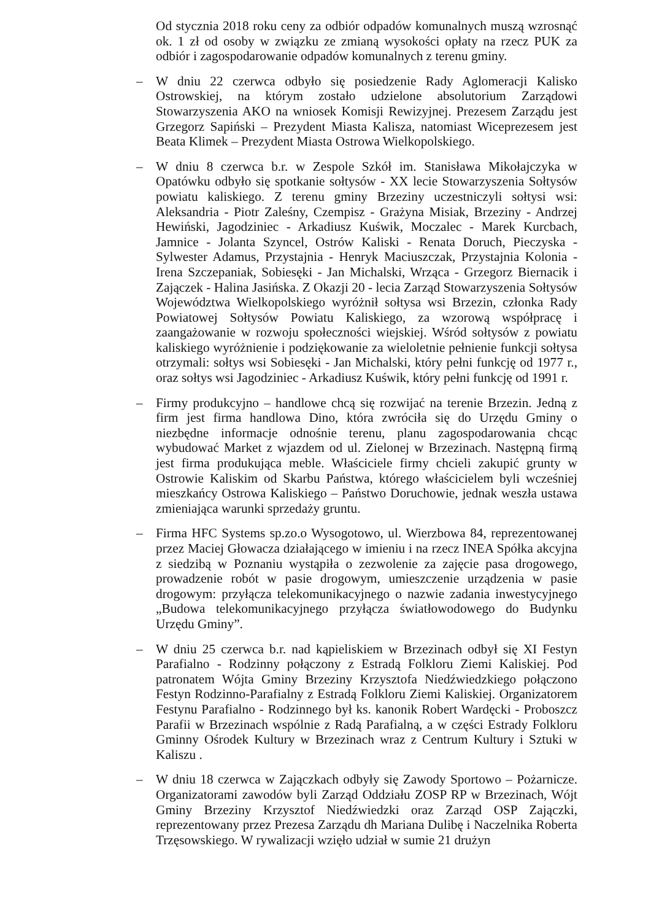Od stycznia 2018 roku ceny za odbiór odpadów komunalnych muszą wzrosnąć ok. 1 zł od osoby w związku ze zmianą wysokości opłaty na rzecz PUK za odbiór i zagospodarowanie odpadów komunalnych z terenu gminy.
– W dniu 22 czerwca odbyło się posiedzenie Rady Aglomeracji Kalisko Ostrowskiej, na którym zostało udzielone absolutorium Zarządowi Stowarzyszenia AKO na wniosek Komisji Rewizyjnej. Prezesem Zarządu jest Grzegorz Sapiński – Prezydent Miasta Kalisza, natomiast Wiceprezesem jest Beata Klimek – Prezydent Miasta Ostrowa Wielkopolskiego.
– W dniu 8 czerwca b.r. w Zespole Szkół im. Stanisława Mikołajczyka w Opatówku odbyło się spotkanie sołtysów - XX lecie Stowarzyszenia Sołtysów powiatu kaliskiego. Z terenu gminy Brzeziny uczestniczyli sołtysi wsi: Aleksandria - Piotr Zaleśny, Czempisz - Grażyna Misiak, Brzeziny - Andrzej Hewiński, Jagodziniec - Arkadiusz Kuświk, Moczalec - Marek Kurcbach, Jamnice - Jolanta Szyncel, Ostrów Kaliski - Renata Doruch, Pieczyska - Sylwester Adamus, Przystajnia - Henryk Maciuszczak, Przystajnia Kolonia - Irena Szczepaniak, Sobiesęki - Jan Michalski, Wrząca - Grzegorz Biernacik i Zajączek - Halina Jasińska. Z Okazji 20 - lecia Zarząd Stowarzyszenia Sołtysów Województwa Wielkopolskiego wyróżnił sołtysa wsi Brzezin, członka Rady Powiatowej Sołtysów Powiatu Kaliskiego, za wzorową współpracę i zaangażowanie w rozwoju społeczności wiejskiej. Wśród sołtysów z powiatu kaliskiego wyróżnienie i podziękowanie za wieloletnie pełnienie funkcji sołtysa otrzymali: sołtys wsi Sobiesęki - Jan Michalski, który pełni funkcję od 1977 r., oraz sołtys wsi Jagodziniec - Arkadiusz Kuświk, który pełni funkcję od 1991 r.
– Firmy produkcyjno – handlowe chcą się rozwijać na terenie Brzezin. Jedną z firm jest firma handlowa Dino, która zwróciła się do Urzędu Gminy o niezbędne informacje odnośnie terenu, planu zagospodarowania chcąc wybudować Market z wjazdem od ul. Zielonej w Brzezinach. Następną firmą jest firma produkująca meble. Właściciele firmy chcieli zakupić grunty w Ostrowie Kaliskim od Skarbu Państwa, którego właścicielem byli wcześniej mieszkańcy Ostrowa Kaliskiego – Państwo Doruchowie, jednak weszła ustawa zmieniająca warunki sprzedaży gruntu.
– Firma HFC Systems sp.zo.o Wysogotowo, ul. Wierzbowa 84, reprezentowanej przez Maciej Głowacza działającego w imieniu i na rzecz INEA Spółka akcyjna z siedzibą w Poznaniu wystąpiła o zezwolenie za zajęcie pasa drogowego, prowadzenie robót w pasie drogowym, umieszczenie urządzenia w pasie drogowym: przyłącza telekomunikacyjnego o nazwie zadania inwestycyjnego „Budowa telekomunikacyjnego przyłącza światłowodowego do Budynku Urzędu Gminy”.
– W dniu 25 czerwca b.r. nad kąpieliskiem w Brzezinach odbył się XI Festyn Parafialno - Rodzinny połączony z Estradą Folkloru Ziemi Kaliskiej. Pod patronatem Wójta Gminy Brzeziny Krzysztofa Niedźwiedzkiego połączono Festyn Rodzinno-Parafialny z Estradą Folkloru Ziemi Kaliskiej. Organizatorem Festynu Parafialno - Rodzinnego był ks. kanonik Robert Wardęcki - Proboszcz Parafii w Brzezinach wspólnie z Radą Parafialną, a w części Estrady Folkloru Gminny Ośrodek Kultury w Brzezinach wraz z Centrum Kultury i Sztuki w Kaliszu .
– W dniu 18 czerwca w Zającz­kach odbyły się Zawody Sportowo – Pożarnicze. Organizatorami zawodów byli Zarząd Oddziału ZOSP RP w Brzezinach, Wójt Gminy Brzeziny Krzysztof Niedźwiedzki oraz Zarząd OSP Zajączki, reprezentowany przez Prezesa Zarządu dh Mariana Dulibę i Naczelnika Roberta Trzęsowskiego. W rywalizacji wzięło udział w sumie 21 drużyn